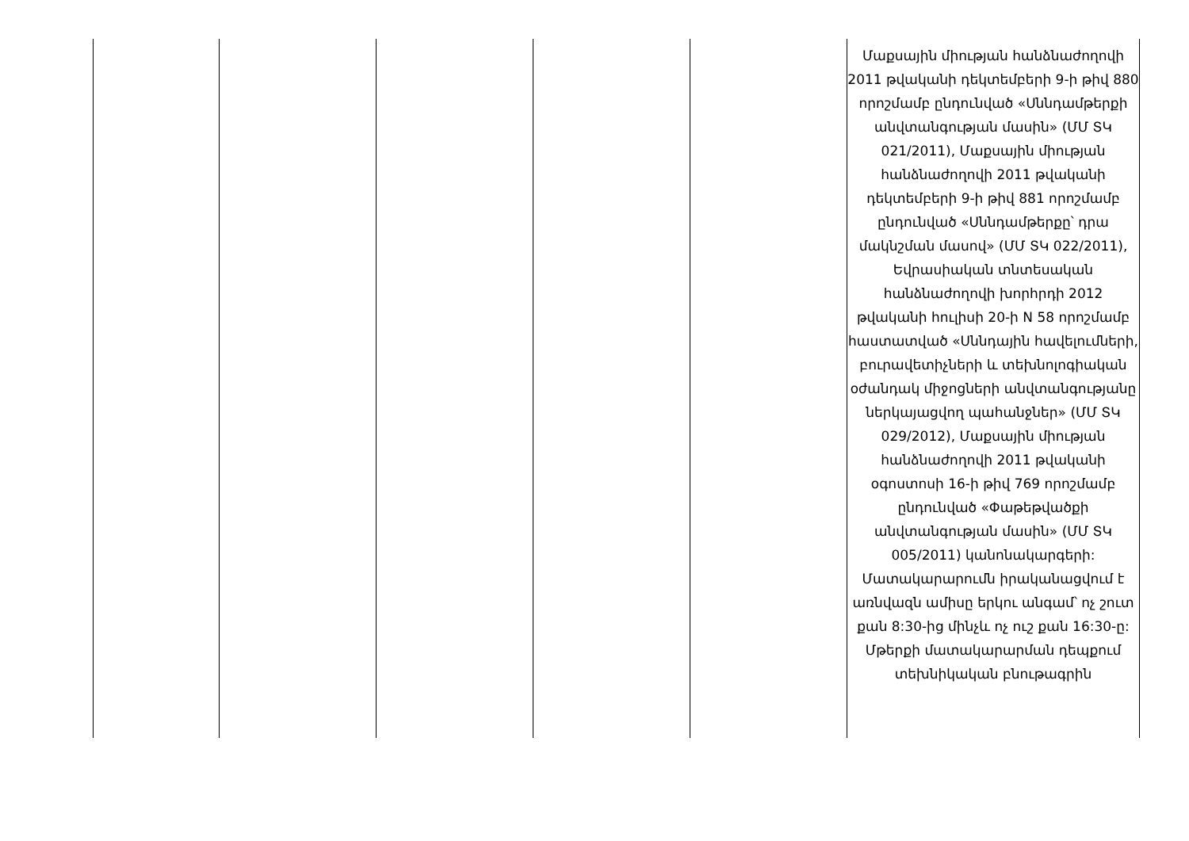| | | | | | Մաքսային միության հանձնաժողովի 2011 թվականի դեկտեմբերի 9-ի թիվ 880 որոշմամբ ընդունված «Սննդամթերքի անվտանգության մասին» (ՄՄ ՏԿ 021/2011), Մաքսային միության հանձնաժողովի 2011 թվականի դեկտեմբերի 9-ի թիվ 881 որոշմամբ ընդունված «Սննդամթերքը՝ դրա մակնշման մասով» (ՄՄ ՏԿ 022/2011), Եվրասիական տնտեսական հանձնաժողովի խորհրդի 2012 թվականի հուլիսի 20-ի N 58 որոշմամբ հաստատված «Սննդային հավելումների, բուրավետիչների և տեխնոլոգիական օժանդակ միջոցների անվտանգությանը ներկայացվող պահանջներ» (ՄՄ ՏԿ 029/2012), Մաքսային միության հանձնաժողովի 2011 թվականի օգոստոսի 16-ի թիվ 769 որոշմամբ ընդունված «Փաթեթվածքի անվտանգության մասին» (ՄՄ ՏԿ 005/2011) կանոնակարգերի: Մատակարարումն իրականացվում է առնվազն ամիսը երկու անգամ՝ ոչ շուտ քան 8:30-ից մինչև ոչ ուշ քան 16:30-ը: Մթերքի մատակարարման դեպքում տեխնիկական բնութագրին |